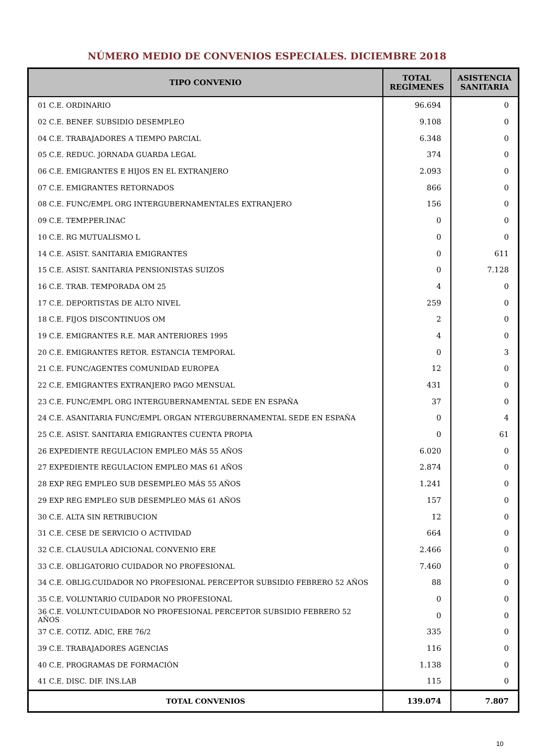NÚMERO MEDIO DE CONVENIOS ESPECIALES. DICIEMBRE 2018
| TIPO CONVENIO | TOTAL REGÍMENES | ASISTENCIA SANITARIA |
| --- | --- | --- |
| 01 C.E. ORDINARIO | 96.694 | 0 |
| 02 C.E. BENEF. SUBSIDIO DESEMPLEO | 9.108 | 0 |
| 04 C.E. TRABAJADORES A TIEMPO PARCIAL | 6.348 | 0 |
| 05 C.E. REDUC. JORNADA GUARDA LEGAL | 374 | 0 |
| 06 C.E. EMIGRANTES E HIJOS EN EL EXTRANJERO | 2.093 | 0 |
| 07 C.E. EMIGRANTES RETORNADOS | 866 | 0 |
| 08 C.E. FUNC/EMPL ORG INTERGUBERNAMENTALES EXTRANJERO | 156 | 0 |
| 09 C.E. TEMP.PER.INAC | 0 | 0 |
| 10 C.E. RG MUTUALISMO L | 0 | 0 |
| 14 C.E. ASIST. SANITARIA EMIGRANTES | 0 | 611 |
| 15 C.E. ASIST. SANITARIA PENSIONISTAS SUIZOS | 0 | 7.128 |
| 16 C.E. TRAB. TEMPORADA OM 25 | 4 | 0 |
| 17 C.E. DEPORTISTAS DE ALTO NIVEL | 259 | 0 |
| 18 C.E. FIJOS DISCONTINUOS OM | 2 | 0 |
| 19 C.E. EMIGRANTES R.E. MAR ANTERIORES 1995 | 4 | 0 |
| 20 C.E. EMIGRANTES RETOR. ESTANCIA TEMPORAL | 0 | 3 |
| 21 C.E. FUNC/AGENTES COMUNIDAD EUROPEA | 12 | 0 |
| 22 C.E. EMIGRANTES EXTRANJERO PAGO MENSUAL | 431 | 0 |
| 23 C.E. FUNC/EMPL ORG INTERGUBERNAMENTAL SEDE EN ESPAÑA | 37 | 0 |
| 24 C.E. ASANITARIA FUNC/EMPL ORGAN NTERGUBERNAMENTAL SEDE EN ESPAÑA | 0 | 4 |
| 25 C.E. ASIST. SANITARIA EMIGRANTES CUENTA PROPIA | 0 | 61 |
| 26 EXPEDIENTE REGULACION EMPLEO MÁS 55 AÑOS | 6.020 | 0 |
| 27 EXPEDIENTE REGULACION EMPLEO MAS 61 AÑOS | 2.874 | 0 |
| 28 EXP REG EMPLEO SUB DESEMPLEO MÁS 55 AÑOS | 1.241 | 0 |
| 29 EXP REG EMPLEO SUB DESEMPLEO MÁS 61 AÑOS | 157 | 0 |
| 30 C.E. ALTA SIN RETRIBUCION | 12 | 0 |
| 31 C.E. CESE DE SERVICIO O ACTIVIDAD | 664 | 0 |
| 32 C.E. CLAUSULA ADICIONAL CONVENIO ERE | 2.466 | 0 |
| 33 C.E. OBLIGATORIO CUIDADOR NO PROFESIONAL | 7.460 | 0 |
| 34 C.E. OBLIG.CUIDADOR NO PROFESIONAL PERCEPTOR SUBSIDIO FEBRERO 52 AÑOS | 88 | 0 |
| 35 C.E. VOLUNTARIO CUIDADOR NO PROFESIONAL | 0 | 0 |
| 36 C.E. VOLUNT.CUIDADOR NO PROFESIONAL PERCEPTOR SUBSIDIO FEBRERO 52 AÑOS | 0 | 0 |
| 37 C.E. COTIZ. ADIC, ERE 76/2 | 335 | 0 |
| 39 C.E. TRABAJADORES AGENCIAS | 116 | 0 |
| 40 C.E. PROGRAMAS DE FORMACIÓN | 1.138 | 0 |
| 41 C.E. DISC. DIF. INS.LAB | 115 | 0 |
| TOTAL CONVENIOS | 139.074 | 7.807 |
10